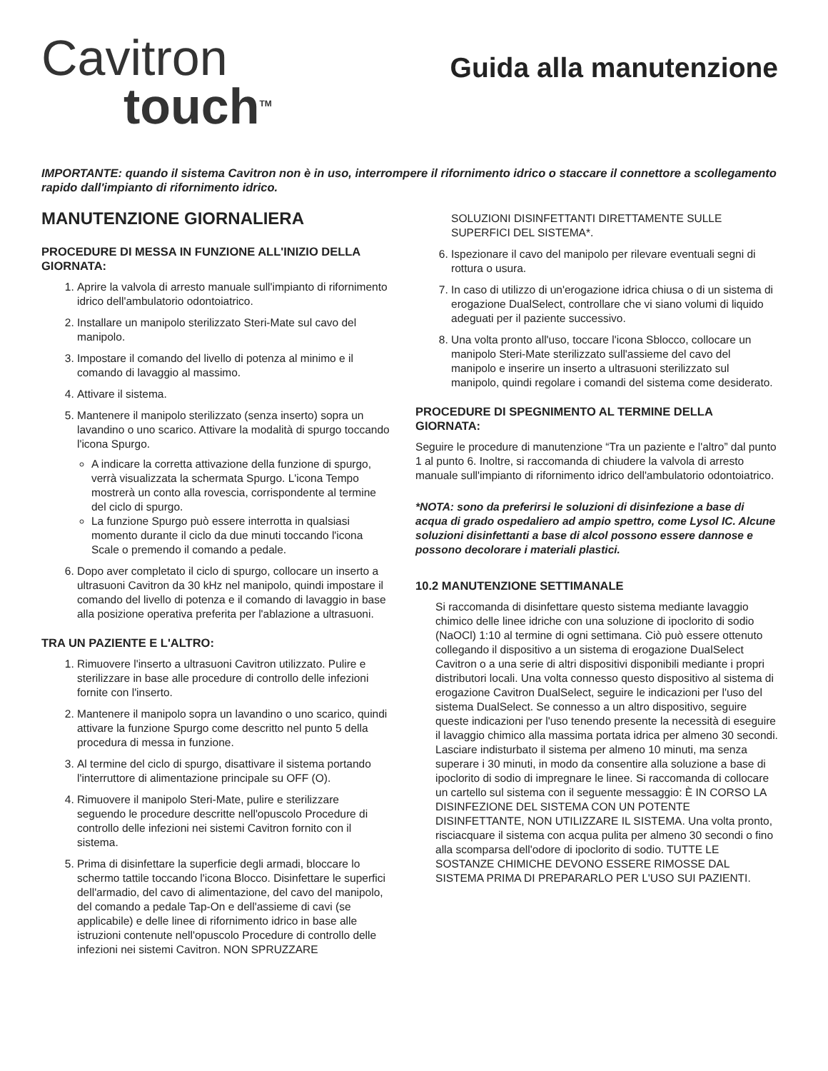Cavitron
touch<sup>TM</sup>
Guida alla manutenzione
IMPORTANTE: quando il sistema Cavitron non è in uso, interrompere il rifornimento idrico o staccare il connettore a scollegamento rapido dall'impianto di rifornimento idrico.
MANUTENZIONE GIORNALIERA
PROCEDURE DI MESSA IN FUNZIONE ALL'INIZIO DELLA GIORNATA:
1. Aprire la valvola di arresto manuale sull'impianto di rifornimento idrico dell'ambulatorio odontoiatrico.
2. Installare un manipolo sterilizzato Steri-Mate sul cavo del manipolo.
3. Impostare il comando del livello di potenza al minimo e il comando di lavaggio al massimo.
4. Attivare il sistema.
5. Mantenere il manipolo sterilizzato (senza inserto) sopra un lavandino o uno scarico. Attivare la modalità di spurgo toccando l'icona Spurgo.
A indicare la corretta attivazione della funzione di spurgo, verrà visualizzata la schermata Spurgo. L'icona Tempo mostrerà un conto alla rovescia, corrispondente al termine del ciclo di spurgo.
La funzione Spurgo può essere interrotta in qualsiasi momento durante il ciclo da due minuti toccando l'icona Scale o premendo il comando a pedale.
6. Dopo aver completato il ciclo di spurgo, collocare un inserto a ultrasuoni Cavitron da 30 kHz nel manipolo, quindi impostare il comando del livello di potenza e il comando di lavaggio in base alla posizione operativa preferita per l'ablazione a ultrasuoni.
TRA UN PAZIENTE E L'ALTRO:
1. Rimuovere l'inserto a ultrasuoni Cavitron utilizzato. Pulire e sterilizzare in base alle procedure di controllo delle infezioni fornite con l'inserto.
2. Mantenere il manipolo sopra un lavandino o uno scarico, quindi attivare la funzione Spurgo come descritto nel punto 5 della procedura di messa in funzione.
3. Al termine del ciclo di spurgo, disattivare il sistema portando l'interruttore di alimentazione principale su OFF (O).
4. Rimuovere il manipolo Steri-Mate, pulire e sterilizzare seguendo le procedure descritte nell'opuscolo Procedure di controllo delle infezioni nei sistemi Cavitron fornito con il sistema.
5. Prima di disinfettare la superficie degli armadi, bloccare lo schermo tattile toccando l'icona Blocco. Disinfettare le superfici dell'armadio, del cavo di alimentazione, del cavo del manipolo, del comando a pedale Tap-On e dell'assieme di cavi (se applicabile) e delle linee di rifornimento idrico in base alle istruzioni contenute nell'opuscolo Procedure di controllo delle infezioni nei sistemi Cavitron. NON SPRUZZARE
SOLUZIONI DISINFETTANTI DIRETTAMENTE SULLE SUPERFICI DEL SISTEMA*.
6. Ispezionare il cavo del manipolo per rilevare eventuali segni di rottura o usura.
7. In caso di utilizzo di un'erogazione idrica chiusa o di un sistema di erogazione DualSelect, controllare che vi siano volumi di liquido adeguati per il paziente successivo.
8. Una volta pronto all'uso, toccare l'icona Sblocco, collocare un manipolo Steri-Mate sterilizzato sull'assieme del cavo del manipolo e inserire un inserto a ultrasuoni sterilizzato sul manipolo, quindi regolare i comandi del sistema come desiderato.
PROCEDURE DI SPEGNIMENTO AL TERMINE DELLA GIORNATA:
Seguire le procedure di manutenzione “Tra un paziente e l'altro” dal punto 1 al punto 6. Inoltre, si raccomanda di chiudere la valvola di arresto manuale sull'impianto di rifornimento idrico dell'ambulatorio odontoiatrico.
*NOTA: sono da preferirsi le soluzioni di disinfezione a base di acqua di grado ospedaliero ad ampio spettro, come Lysol IC. Alcune soluzioni disinfettanti a base di alcol possono essere dannose e possono decolorare i materiali plastici.
10.2 MANUTENZIONE SETTIMANALE
Si raccomanda di disinfettare questo sistema mediante lavaggio chimico delle linee idriche con una soluzione di ipoclorito di sodio (NaOCl) 1:10 al termine di ogni settimana. Ciò può essere ottenuto collegando il dispositivo a un sistema di erogazione DualSelect Cavitron o a una serie di altri dispositivi disponibili mediante i propri distributori locali. Una volta connesso questo dispositivo al sistema di erogazione Cavitron DualSelect, seguire le indicazioni per l'uso del sistema DualSelect. Se connesso a un altro dispositivo, seguire queste indicazioni per l'uso tenendo presente la necessità di eseguire il lavaggio chimico alla massima portata idrica per almeno 30 secondi. Lasciare indisturbato il sistema per almeno 10 minuti, ma senza superare i 30 minuti, in modo da consentire alla soluzione a base di ipoclorito di sodio di impregnare le linee. Si raccomanda di collocare un cartello sul sistema con il seguente messaggio: È IN CORSO LA DISINFEZIONE DEL SISTEMA CON UN POTENTE DISINFETTANTE, NON UTILIZZARE IL SISTEMA. Una volta pronto, risciacquare il sistema con acqua pulita per almeno 30 secondi o fino alla scomparsa dell'odore di ipoclorito di sodio. TUTTE LE SOSTANZE CHIMICHE DEVONO ESSERE RIMOSSE DAL SISTEMA PRIMA DI PREPARARLO PER L'USO SUI PAZIENTI.